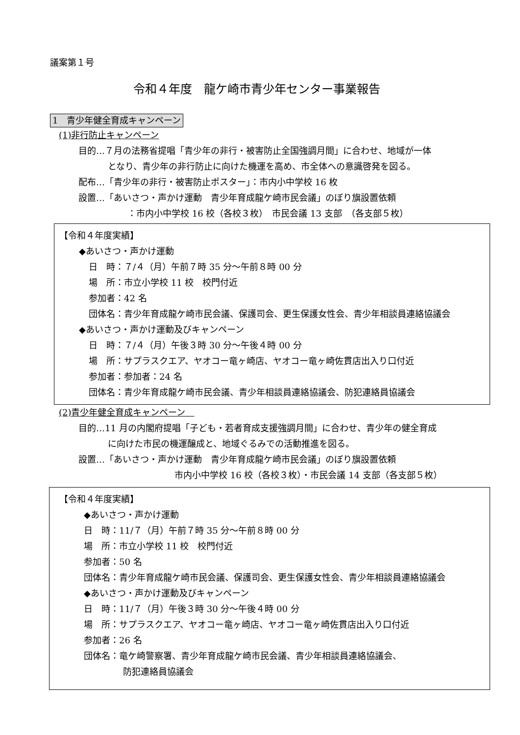議案第１号
令和４年度　龍ケ崎市青少年センター事業報告
1　青少年健全育成キャンペーン
(1)非行防止キャンペーン
目的…７月の法務省提唱「青少年の非行・被害防止全国強調月間」に合わせ、地域が一体
となり、青少年の非行防止に向けた機運を高め、市全体への意識啓発を図る。
配布…「青少年の非行・被害防止ポスター」：市内小中学校 16 枚
設置…「あいさつ・声かけ運動　青少年育成龍ケ崎市民会議」のぼり旗設置依頼
：市内小中学校 16 校（各校３枚）　市民会議 13 支部　（各支部５枚）
【令和４年度実績】
◆あいさつ・声かけ運動
日　時：７/４（月）午前７時 35 分〜午前８時 00 分
場　所：市立小学校 11 校　校門付近
参加者：42 名
団体名：青少年育成龍ケ崎市民会議、保護司会、更生保護女性会、青少年相談員連絡協議会
◆あいさつ・声かけ運動及びキャンペーン
日　時：７/４（月）午後３時 30 分〜午後４時 00 分
場　所：サプラスクエア、ヤオコー竜ヶ崎店、ヤオコー竜ヶ崎佐貫店出入り口付近
参加者：参加者：24 名
団体名：青少年育成龍ケ崎市民会議、青少年相談員連絡協議会、防犯連絡員協議会
(2)青少年健全育成キャンペーン　
目的…11 月の内閣府提唱「子ども・若者育成支援強調月間」に合わせ、青少年の健全育成
に向けた市民の機運醸成と、地域ぐるみでの活動推進を図る。
設置…「あいさつ・声かけ運動　青少年育成龍ケ崎市民会議」のぼり旗設置依頼
市内小中学校 16 校（各校３枚）・市民会議 14 支部（各支部５枚）
【令和４年度実績】
◆あいさつ・声かけ運動
日　時：11/７（月）午前７時 35 分〜午前８時 00 分
場　所：市立小学校 11 校　校門付近
参加者：50 名
団体名：青少年育成龍ケ崎市民会議、保護司会、更生保護女性会、青少年相談員連絡協議会
◆あいさつ・声かけ運動及びキャンペーン
日　時：11/７（月）午後３時 30 分〜午後４時 00 分
場　所：サプラスクエア、ヤオコー竜ヶ崎店、ヤオコー竜ヶ崎佐貫店出入り口付近
参加者：26 名
団体名：竜ケ崎警察署、青少年育成龍ケ崎市民会議、青少年相談員連絡協議会、
防犯連絡員協議会